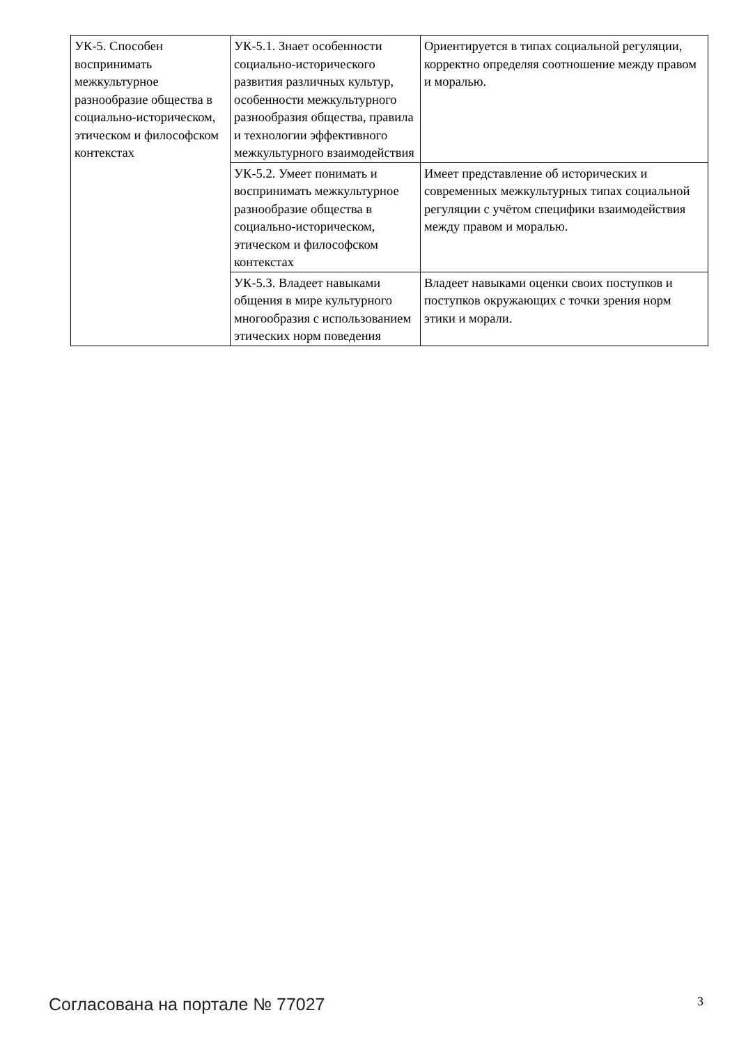| УК-5. Способен воспринимать межкультурное разнообразие общества в социально-историческом, этическом и философском контекстах | УК-5.1. Знает особенности социально-исторического развития различных культур, особенности межкультурного разнообразия общества, правила и технологии эффективного межкультурного взаимодействия | Ориентируется в типах социальной регуляции, корректно определяя соотношение между правом и моралью. |
| | УК-5.2. Умеет понимать и воспринимать межкультурное разнообразие общества в социально-историческом, этическом и философском контекстах | Имеет представление об исторических и современных межкультурных типах социальной регуляции с учётом специфики взаимодействия между правом и моралью. |
| | УК-5.3. Владеет навыками общения в мире культурного многообразия с использованием этических норм поведения | Владеет навыками оценки своих поступков и поступков окружающих с точки зрения норм этики и морали. |
Согласована на портале № 77027 3